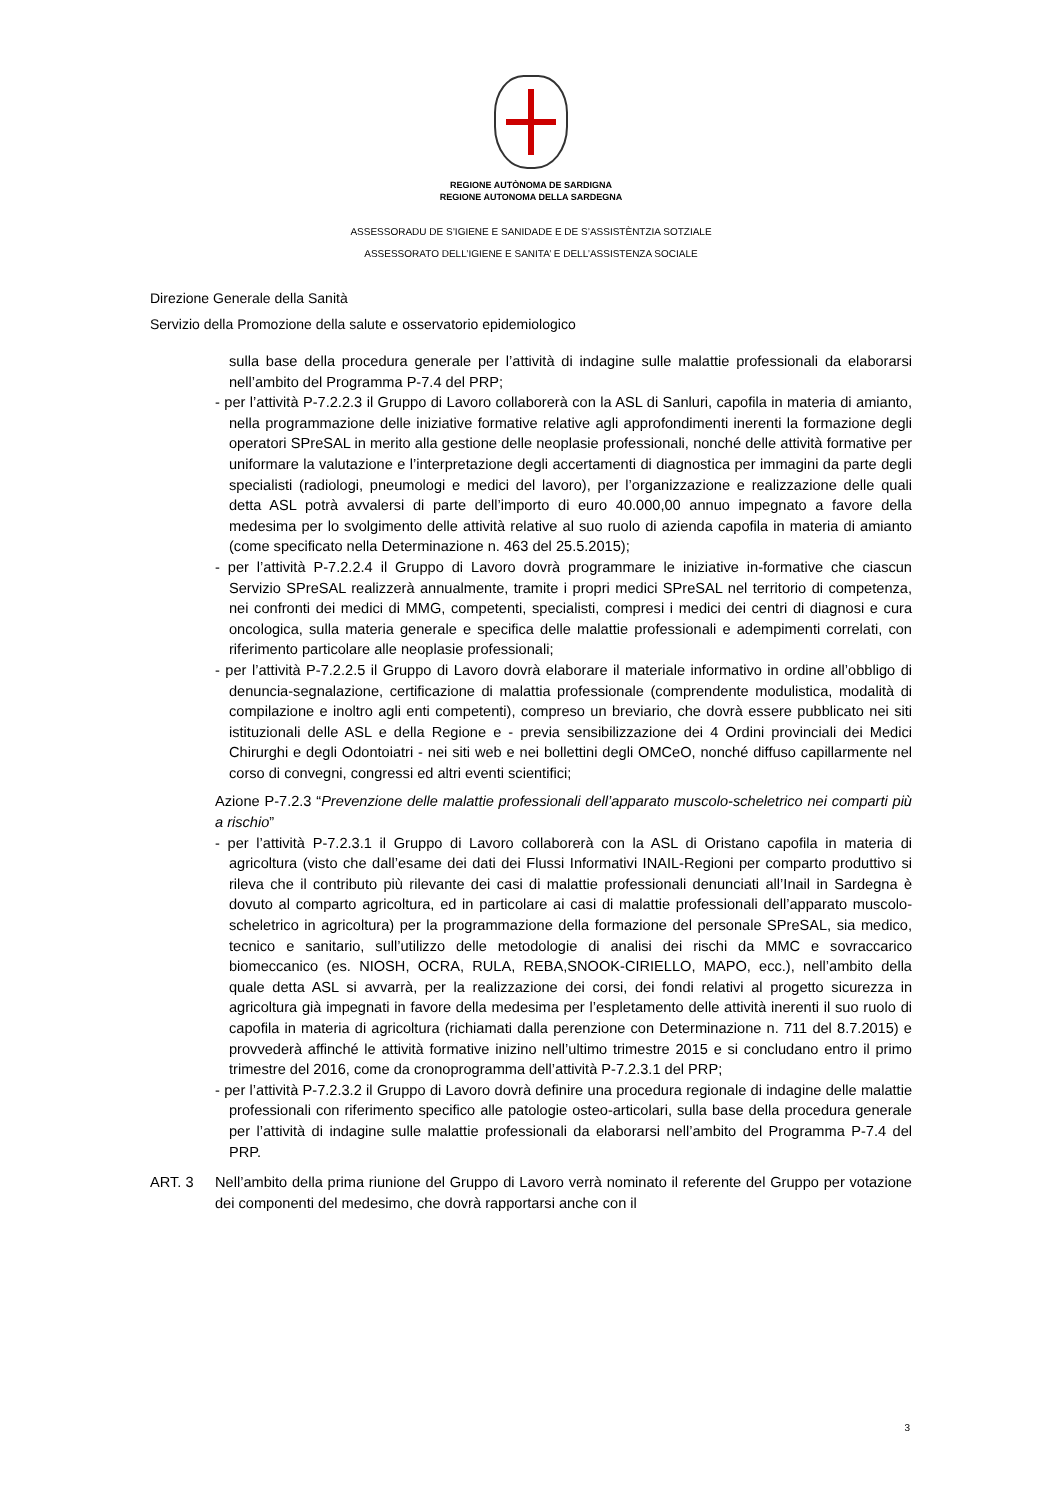REGIONE AUTÒNOMA DE SARDIGNA
REGIONE AUTONOMA DELLA SARDEGNA
ASSESSORADU DE S’IGIENE E SANIDADE E DE S’ASSISTÈNTZIA SOTZIALE
ASSESSORATO DELL’IGIENE E SANITA’ E DELL’ASSISTENZA SOCIALE
Direzione Generale della Sanità
Servizio della Promozione della salute e osservatorio epidemiologico
sulla base della procedura generale per l’attività di indagine sulle malattie professionali da elaborarsi nell’ambito del Programma P-7.4 del PRP;
- per l’attività P-7.2.2.3 il Gruppo di Lavoro collaborerà con la ASL di Sanluri, capofila in materia di amianto, nella programmazione delle iniziative formative relative agli approfondimenti inerenti la formazione degli operatori SPreSAL in merito alla gestione delle neoplasie professionali, nonché delle attività formative per uniformare la valutazione e l’interpretazione degli accertamenti di diagnostica per immagini da parte degli specialisti (radiologi, pneumologi e medici del lavoro), per l’organizzazione e realizzazione delle quali detta ASL potrà avvalersi di parte dell’importo di euro 40.000,00 annuo impegnato a favore della medesima per lo svolgimento delle attività relative al suo ruolo di azienda capofila in materia di amianto (come specificato nella Determinazione n. 463 del 25.5.2015);
- per l’attività P-7.2.2.4 il Gruppo di Lavoro dovrà programmare le iniziative in-formative che ciascun Servizio SPreSAL realizzerà annualmente, tramite i propri medici SPreSAL nel territorio di competenza, nei confronti dei medici di MMG, competenti, specialisti, compresi i medici dei centri di diagnosi e cura oncologica, sulla materia generale e specifica delle malattie professionali e adempimenti correlati, con riferimento particolare alle neoplasie professionali;
- per l’attività P-7.2.2.5 il Gruppo di Lavoro dovrà elaborare il materiale informativo in ordine all’obbligo di denuncia-segnalazione, certificazione di malattia professionale (comprendente modulistica, modalità di compilazione e inoltro agli enti competenti), compreso un breviario, che dovrà essere pubblicato nei siti istituzionali delle ASL e della Regione e - previa sensibilizzazione dei 4 Ordini provinciali dei Medici Chirurghi e degli Odontoiatri - nei siti web e nei bollettini degli OMCeO, nonché diffuso capillarmente nel corso di convegni, congressi ed altri eventi scientifici;
Azione P-7.2.3 “Prevenzione delle malattie professionali dell’apparato muscolo-scheletrico nei comparti più a rischio”
- per l’attività P-7.2.3.1 il Gruppo di Lavoro collaborerà con la ASL di Oristano capofila in materia di agricoltura (visto che dall’esame dei dati dei Flussi Informativi INAIL-Regioni per comparto produttivo si rileva che il contributo più rilevante dei casi di malattie professionali denunciati all’Inail in Sardegna è dovuto al comparto agricoltura, ed in particolare ai casi di malattie professionali dell’apparato muscolo-scheletrico in agricoltura) per la programmazione della formazione del personale SPreSAL, sia medico, tecnico e sanitario, sull’utilizzo delle metodologie di analisi dei rischi da MMC e sovraccarico biomeccanico (es. NIOSH, OCRA, RULA, REBA,SNOOK-CIRIELLO, MAPO, ecc.), nell’ambito della quale detta ASL si avvarrà, per la realizzazione dei corsi, dei fondi relativi al progetto sicurezza in agricoltura già impegnati in favore della medesima per l’espletamento delle attività inerenti il suo ruolo di capofila in materia di agricoltura (richiamati dalla perenzione con Determinazione n. 711 del 8.7.2015) e provvederà affinché le attività formative inizino nell’ultimo trimestre 2015 e si concludano entro il primo trimestre del 2016, come da cronoprogramma dell’attività P-7.2.3.1 del PRP;
- per l’attività P-7.2.3.2 il Gruppo di Lavoro dovrà definire una procedura regionale di indagine delle malattie professionali con riferimento specifico alle patologie osteo-articolari, sulla base della procedura generale per l’attività di indagine sulle malattie professionali da elaborarsi nell’ambito del Programma P-7.4 del PRP.
ART. 3 Nell’ambito della prima riunione del Gruppo di Lavoro verrà nominato il referente del Gruppo per votazione dei componenti del medesimo, che dovrà rapportarsi anche con il
3